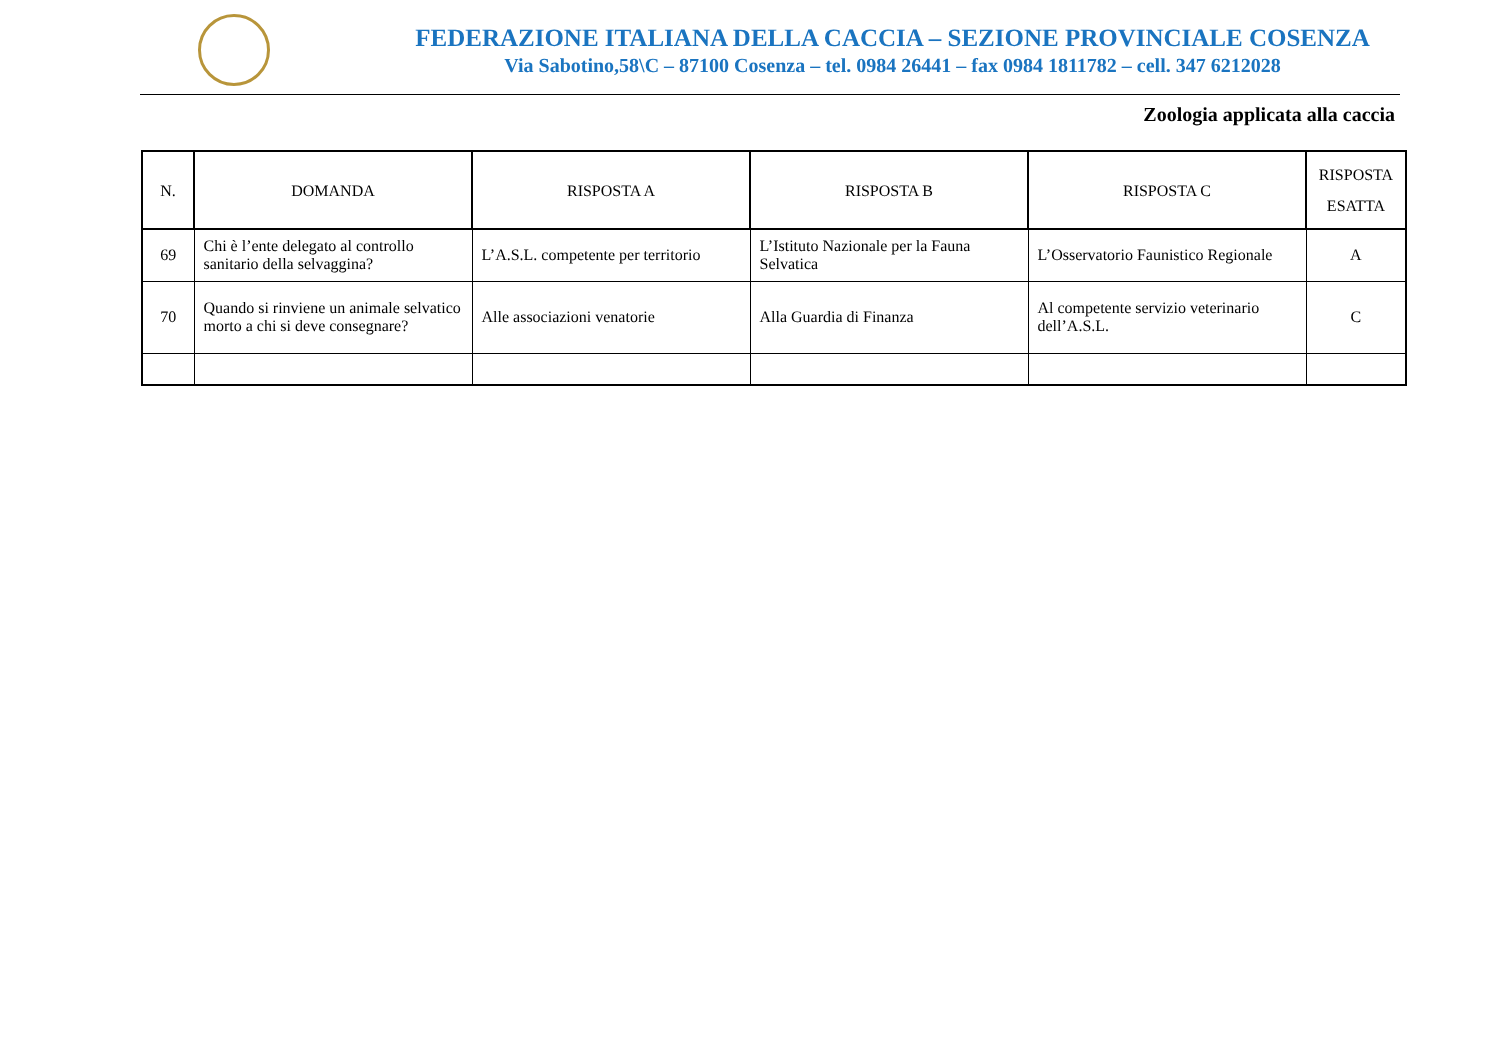FEDERAZIONE ITALIANA DELLA CACCIA – SEZIONE PROVINCIALE COSENZA
Via Sabotino,58\C – 87100 Cosenza – tel. 0984 26441 – fax 0984 1811782 – cell. 347 6212028
Zoologia applicata alla caccia
| N. | DOMANDA | RISPOSTA A | RISPOSTA B | RISPOSTA C | RISPOSTA ESATTA |
| --- | --- | --- | --- | --- | --- |
| 69 | Chi è l’ente delegato al controllo sanitario della selvaggina? | L’A.S.L. competente per territorio | L’Istituto Nazionale per la Fauna Selvatica | L’Osservatorio Faunistico Regionale | A |
| 70 | Quando si rinviene un animale selvatico morto a chi si deve consegnare? | Alle associazioni venatorie | Alla Guardia di Finanza | Al competente servizio veterinario dell’A.S.L. | C |